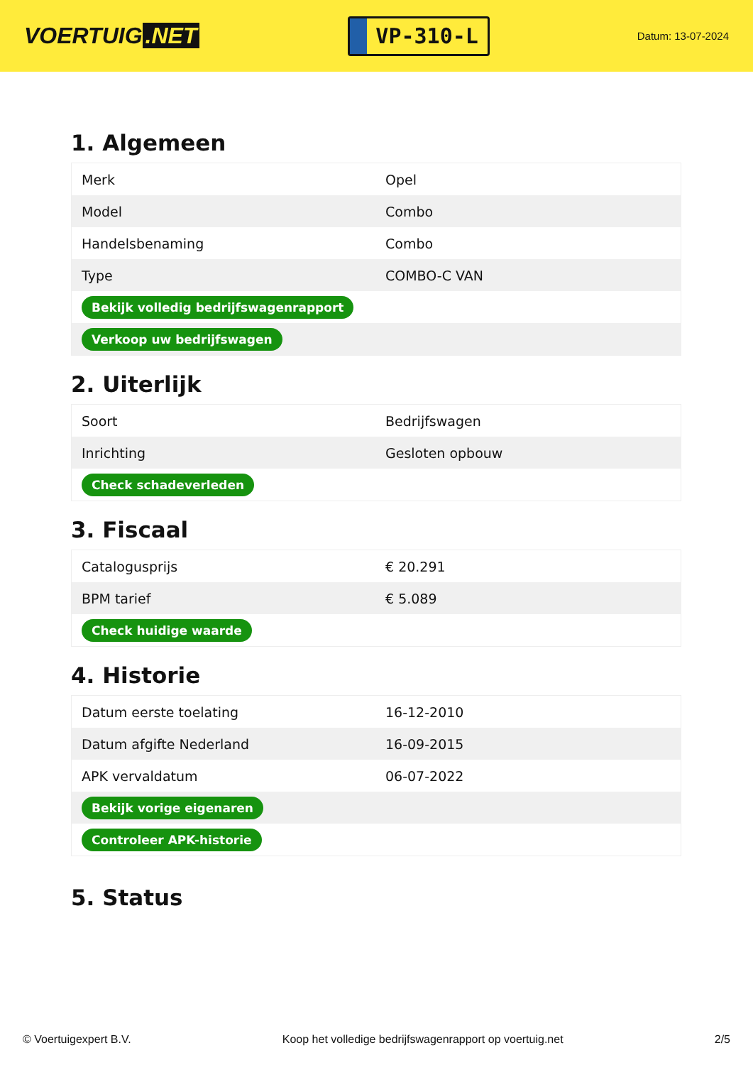VOERTUIG.NET
VP-310-L
Datum: 13-07-2024
1. Algemeen
| Merk | Opel |
| Model | Combo |
| Handelsbenaming | Combo |
| Type | COMBO-C VAN |
| Bekijk volledig bedrijfswagenrapport | |
| Verkoop uw bedrijfswagen | |
2. Uiterlijk
| Soort | Bedrijfswagen |
| Inrichting | Gesloten opbouw |
| Check schadeverleden | |
3. Fiscaal
| Catalogusprijs | € 20.291 |
| BPM tarief | € 5.089 |
| Check huidige waarde | |
4. Historie
| Datum eerste toelating | 16-12-2010 |
| Datum afgifte Nederland | 16-09-2015 |
| APK vervaldatum | 06-07-2022 |
| Bekijk vorige eigenaren | |
| Controleer APK-historie | |
5. Status
© Voertuigexpert B.V. Koop het volledige bedrijfswagenrapport op voertuig.net 2/5